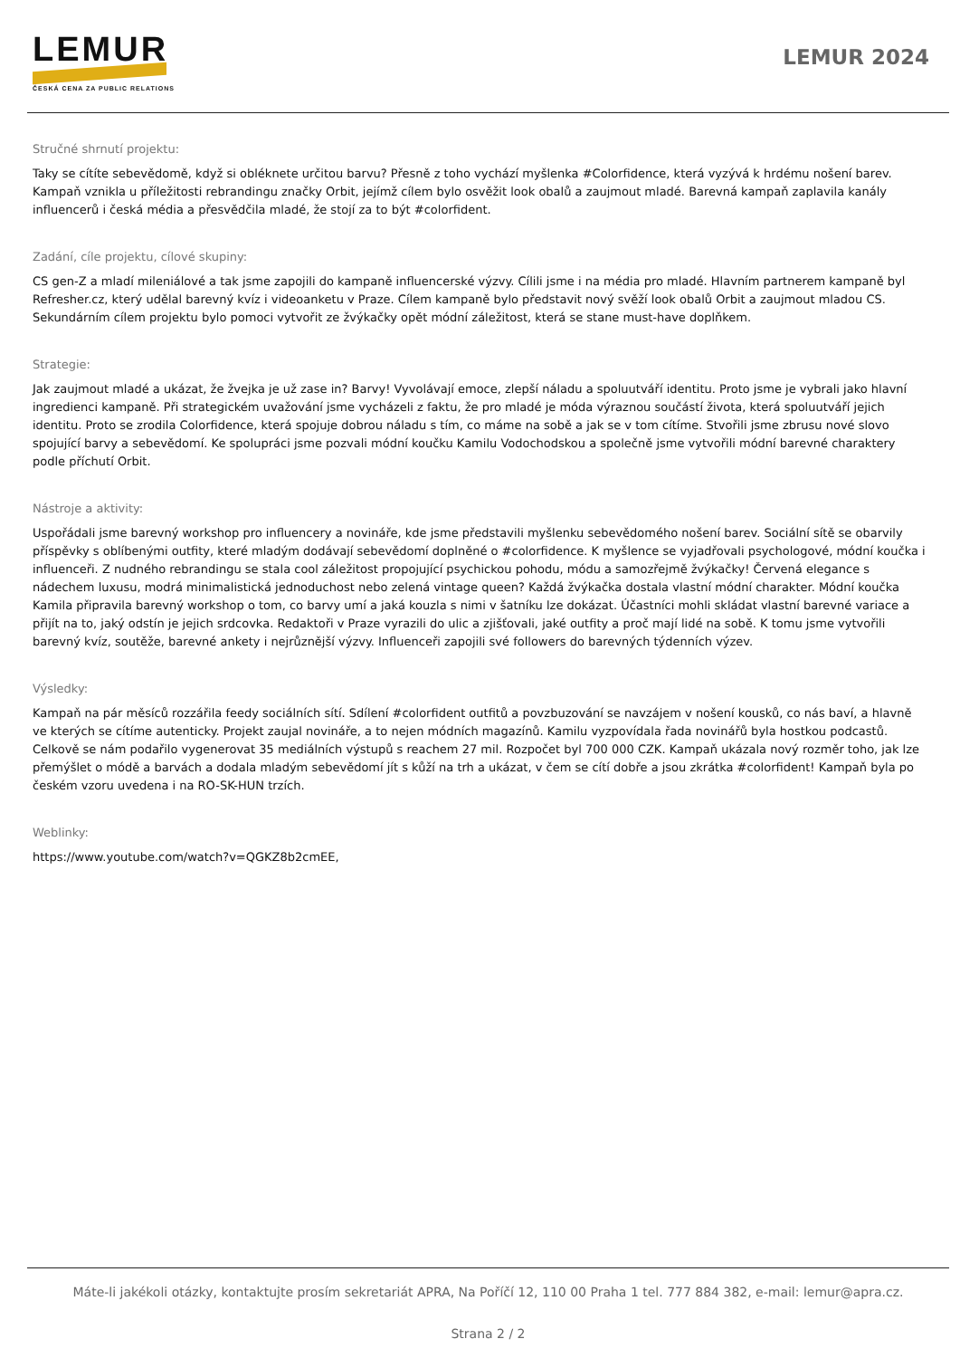LEMUR
ČESKÁ CENA ZA PUBLIC RELATIONS
LEMUR 2024
Stručné shrnutí projektu:
Taky se cítíte sebevědomě, když si obléknete určitou barvu? Přesně z toho vychází myšlenka #Colorfidence, která vyzývá k hrdému nošení barev. Kampaň vznikla u příležitosti rebrandingu značky Orbit, jejímž cílem bylo osvěžit look obalů a zaujmout mladé. Barevná kampaň zaplavila kanály influencerů i česká média a přesvědčila mladé, že stojí za to být #colorfident.
Zadání, cíle projektu, cílové skupiny:
CS gen-Z a mladí mileniálové a tak jsme zapojili do kampaně influencerské výzvy. Cílili jsme i na média pro mladé. Hlavním partnerem kampaně byl Refresher.cz, který udělal barevný kvíz i videoanketu v Praze. Cílem kampaně bylo představit nový svěží look obalů Orbit a zaujmout mladou CS. Sekundárním cílem projektu bylo pomoci vytvořit ze žvýkačky opět módní záležitost, která se stane must-have doplňkem.
Strategie:
Jak zaujmout mladé a ukázat, že žvejka je už zase in? Barvy! Vyvolávají emoce, zlepší náladu a spoluutváří identitu. Proto jsme je vybrali jako hlavní ingredienci kampaně. Při strategickém uvažování jsme vycházeli z faktu, že pro mladé je móda výraznou součástí života, která spoluutváří jejich identitu. Proto se zrodila Colorfidence, která spojuje dobrou náladu s tím, co máme na sobě a jak se v tom cítíme. Stvořili jsme zbrusu nové slovo spojující barvy a sebevědomí. Ke spolupráci jsme pozvali módní koučku Kamilu Vodochodskou a společně jsme vytvořili módní barevné charaktery podle příchutí Orbit.
Nástroje a aktivity:
Uspořádali jsme barevný workshop pro influencery a novináře, kde jsme představili myšlenku sebevědomého nošení barev. Sociální sítě se obarvily příspěvky s oblíbenými outfity, které mladým dodávají sebevědomí doplněné o #colorfidence. K myšlence se vyjadřovali psychologové, módní koučka i influenceři. Z nudného rebrandingu se stala cool záležitost propojující psychickou pohodu, módu a samozřejmě žvýkačky! Červená elegance s nádechem luxusu, modrá minimalistická jednoduchost nebo zelená vintage queen? Každá žvýkačka dostala vlastní módní charakter. Módní koučka Kamila připravila barevný workshop o tom, co barvy umí a jaká kouzla s nimi v šatníku lze dokázat. Účastníci mohli skládat vlastní barevné variace a přijít na to, jaký odstín je jejich srdcovka. Redaktoři v Praze vyrazili do ulic a zjišťovali, jaké outfity a proč mají lidé na sobě. K tomu jsme vytvořili barevný kvíz, soutěže, barevné ankety i nejrůznější výzvy. Influenceři zapojili své followers do barevných týdenních výzev.
Výsledky:
Kampaň na pár měsíců rozzářila feedy sociálních sítí. Sdílení #colorfident outfitů a povzbuzování se navzájem v nošení kousků, co nás baví, a hlavně ve kterých se cítíme autenticky. Projekt zaujal novináře, a to nejen módních magazínů. Kamilu vyzpovídala řada novinářů byla hostkou podcastů. Celkově se nám podařilo vygenerovat 35 mediálních výstupů s reachem 27 mil. Rozpočet byl 700 000 CZK. Kampaň ukázala nový rozměr toho, jak lze přemýšlet o módě a barvách a dodala mladým sebevědomí jít s kůží na trh a ukázat, v čem se cítí dobře a jsou zkrátka #colorfident! Kampaň byla po českém vzoru uvedena i na RO-SK-HUN trzích.
Weblinky:
https://www.youtube.com/watch?v=QGKZ8b2cmEE,
Máte-li jakékoli otázky, kontaktujte prosím sekretariát APRA, Na Poříčí 12, 110 00 Praha 1 tel. 777 884 382, e-mail: lemur@apra.cz.
Strana 2 / 2